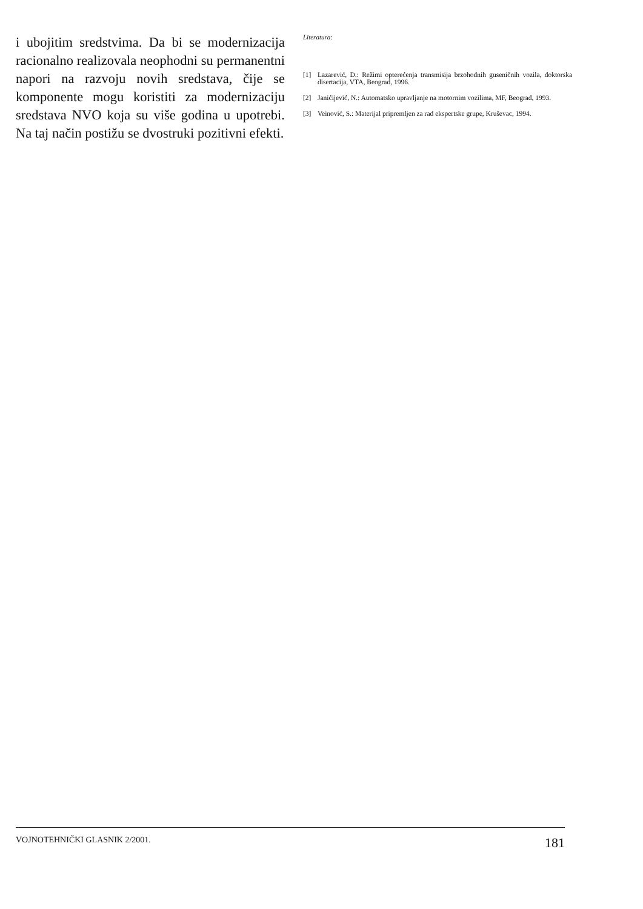i ubojitim sredstvima. Da bi se modernizacija racionalno realizovala neophodni su permanentni napori na razvoju novih sredstava, čije se komponente mogu koristiti za modernizaciju sredstava NVO koja su više godina u upotrebi. Na taj način postižu se dvostruki pozitivni efekti.
Literatura:
[1] Lazarević, D.: Režimi opterećenja transmisija brzohodnih guseničnih vozila, doktorska disertacija, VTA, Beograd, 1996.
[2] Janićijević, N.: Automatsko upravljanje na motornim vozilima, MF, Beograd, 1993.
[3] Veinović, S.: Materijal pripremljen za rad ekspertske grupe, Kruševac, 1994.
VOJNOTEHNIČKI GLASNIK 2/2001. 181